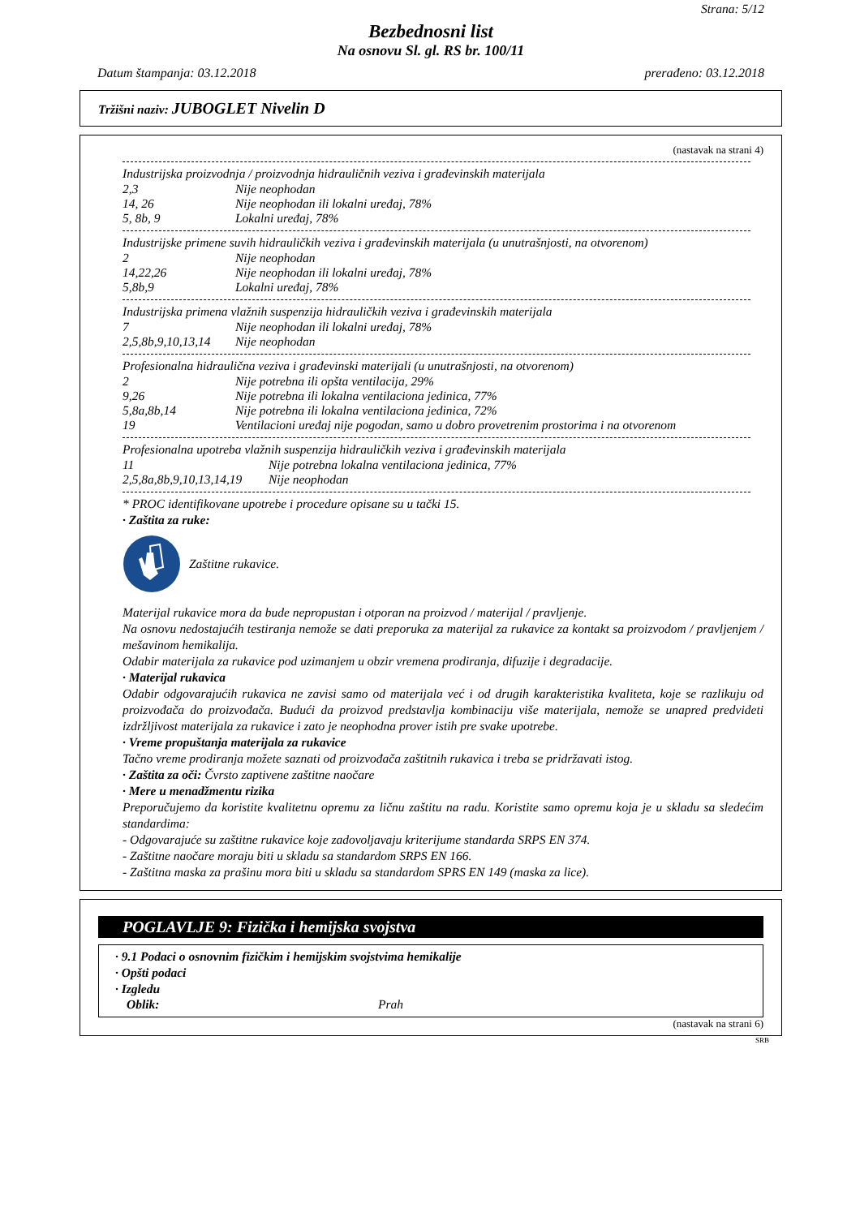Strana: 5/12
Bezbednosni list
Na osnovu Sl. gl. RS br. 100/11
Datum štampanja: 03.12.2018 prerađeno: 03.12.2018
Tržišni naziv: JUBOGLET Nivelin D
(nastavak na strani 4)
Industrijska proizvodnja / proizvodnja hidrauličnih veziva i građevinskih materijala
| 2,3 | Nije neophodan |
| 14, 26 | Nije neophodan ili lokalni uređaj, 78% |
| 5, 8b, 9 | Lokalni uređaj, 78% |
Industrijske primene suvih hidrauličkih veziva i građevinskih materijala (u unutrašnjosti, na otvorenom)
| 2 | Nije neophodan |
| 14,22,26 | Nije neophodan ili lokalni uređaj, 78% |
| 5,8b,9 | Lokalni uređaj, 78% |
Industrijska primena vlažnih suspenzija hidrauličkih veziva i građevinskih materijala
| 7 | Nije neophodan ili lokalni uređaj, 78% |
| 2,5,8b,9,10,13,14 | Nije neophodan |
Profesionalna hidraulična veziva i građevinski materijali (u unutrašnjosti, na otvorenom)
| 2 | Nije potrebna ili opšta ventilacija, 29% |
| 9,26 | Nije potrebna ili lokalna ventilaciona jedinica, 77% |
| 5,8a,8b,14 | Nije potrebna ili lokalna ventilaciona jedinica, 72% |
| 19 | Ventilacioni uređaj nije pogodan, samo u dobro provetrenim prostorima i na otvorenom |
Profesionalna upotreba vlažnih suspenzija hidrauličkih veziva i građevinskih materijala
| 11 | Nije potrebna lokalna ventilaciona jedinica, 77% |
| 2,5,8a,8b,9,10,13,14,19 | Nije neophodan |
* PROC identifikovane upotrebe i procedure opisane su u tački 15.
· Zaštita za ruke:
Zaštitne rukavice.
Materijal rukavice mora da bude nepropustan i otporan na proizvod / materijal / pravljenje.
Na osnovu nedostajućih testiranja nemože se dati preporuka za materijal za rukavice za kontakt sa proizvodom / pravljenjem / mešavinom hemikalija.
Odabir materijala za rukavice pod uzimanjem u obzir vremena prodiranja, difuzije i degradacije.
· Materijal rukavica
Odabir odgovarajućih rukavica ne zavisi samo od materijala već i od drugih karakteristika kvaliteta, koje se razlikuju od proizvođača do proizvođača. Budući da proizvod predstavlja kombinaciju više materijala, nemože se unapred predvideti izdržljivost materijala za rukavice i zato je neophodna prover istih pre svake upotrebe.
· Vreme propuštanja materijala za rukavice
Tačno vreme prodiranja možete saznati od proizvođača zaštitnih rukavica i treba se pridržavati istog.
· Zaštita za oči: Čvrsto zaptivene zaštitne naočare
· Mere u menadžmentu rizika
Preporučujemo da koristite kvalitetnu opremu za ličnu zaštitu na radu. Koristite samo opremu koja je u skladu sa sledećim standardima:
- Odgovarajuće su zaštitne rukavice koje zadovoljavaju kriterijume standarda SRPS EN 374.
- Zaštitne naočare moraju biti u skladu sa standardom SRPS EN 166.
- Zaštitna maska za prašinu mora biti u skladu sa standardom SPRS EN 149 (maska za lice).
POGLAVLJE 9: Fizička i hemijska svojstva
· 9.1 Podaci o osnovnim fizičkim i hemijskim svojstvima hemikalije
· Opšti podaci
· Izgledu
| Oblik: | Prah |
(nastavak na strani 6)
SRB